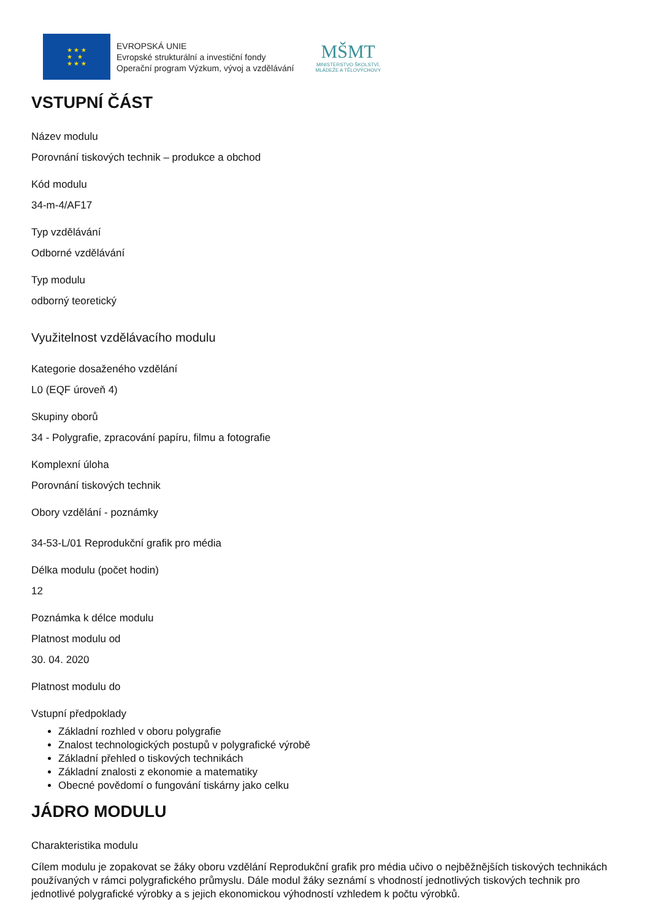★ ★ ★
★ ★
★ ★ ★
EVROPSKÁ UNIE
Evropské strukturální a investiční fondy
Operační program Výzkum, vývoj a vzdělávání
MŠMT
MINISTERSTVO ŠKOLSTVÍ,
MLÁDEŽE A TĚLOVÝCHOVY
VSTUPNÍ ČÁST
Název modulu
Porovnání tiskových technik – produkce a obchod
Kód modulu
34-m-4/AF17
Typ vzdělávání
Odborné vzdělávání
Typ modulu
odborný teoretický
Využitelnost vzdělávacího modulu
Kategorie dosaženého vzdělání
L0 (EQF úroveň 4)
Skupiny oborů
34 - Polygrafie, zpracování papíru, filmu a fotografie
Komplexní úloha
Porovnání tiskových technik
Obory vzdělání - poznámky
34-53-L/01 Reprodukční grafik pro média
Délka modulu (počet hodin)
12
Poznámka k délce modulu
Platnost modulu od
30. 04. 2020
Platnost modulu do
Vstupní předpoklady
Základní rozhled v oboru polygrafie
Znalost technologických postupů v polygrafické výrobě
Základní přehled o tiskových technikách
Základní znalosti z ekonomie a matematiky
Obecné povědomí o fungování tiskárny jako celku
JÁDRO MODULU
Charakteristika modulu
Cílem modulu je zopakovat se žáky oboru vzdělání Reprodukční grafik pro média učivo o nejběžnějších tiskových technikách používaných v rámci polygrafického průmyslu. Dále modul žáky seznámí s vhodností jednotlivých tiskových technik pro jednotlivé polygrafické výrobky a s jejich ekonomickou výhodností vzhledem k počtu výrobků.